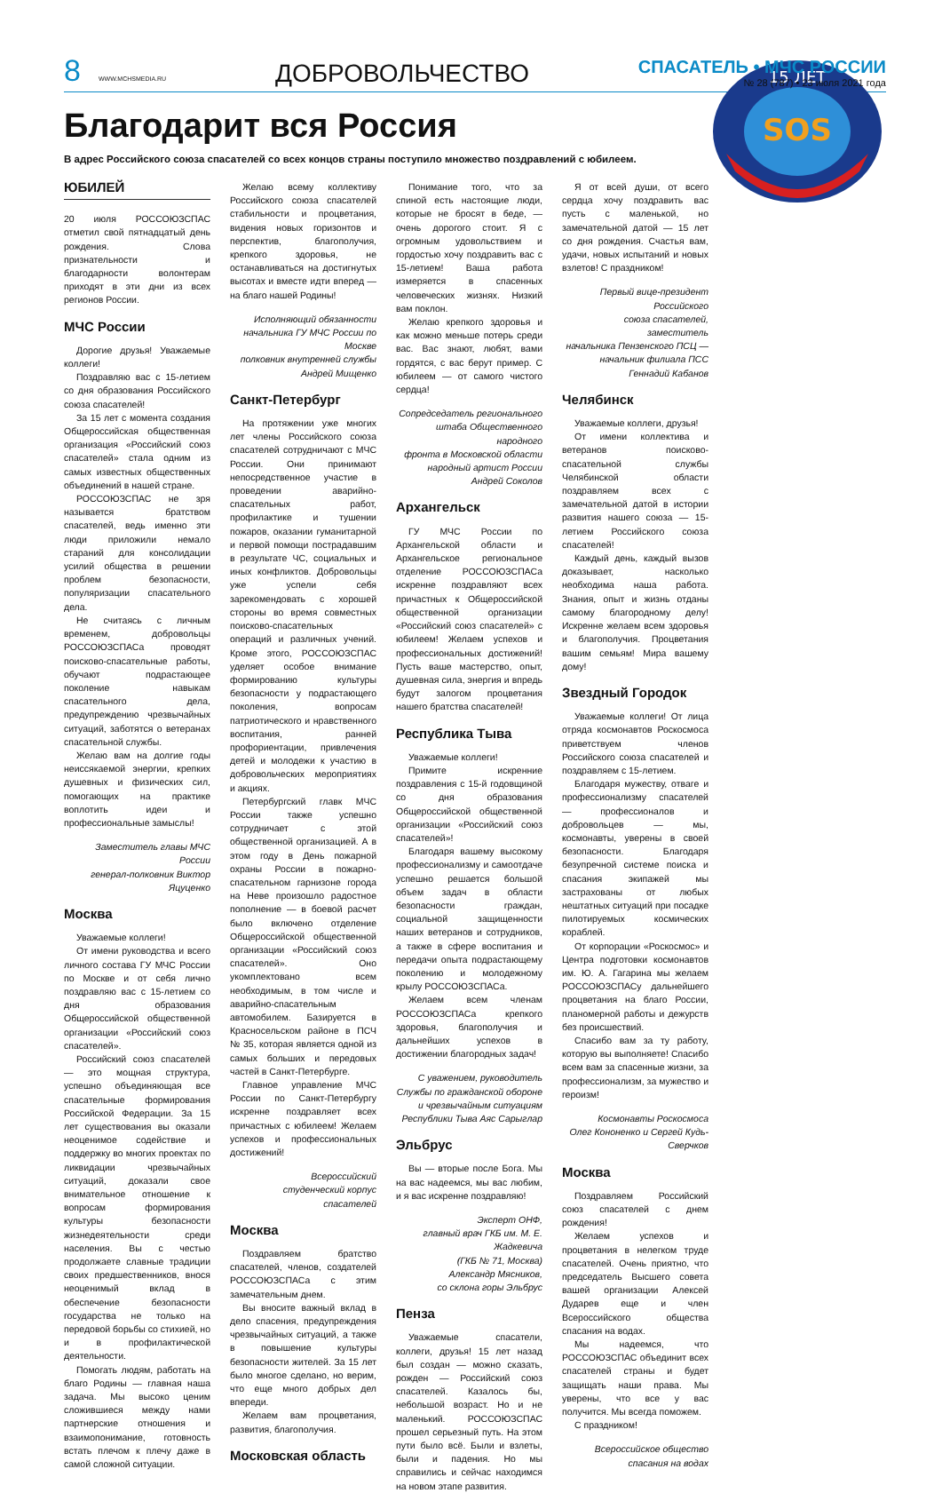8 WWW.MCHSMEDIA.RU
ДОБРОВОЛЬЧЕСТВО
СПАСАТЕЛЬ • МЧС РОССИИ
№ 28 (787) • 23 июля 2021 года
Благодарит вся Россия
15 ЛЕТ
SOS
В адрес Российского союза спасателей со всех концов страны поступило множество поздравлений с юбилеем.
ЮБИЛЕЙ
20 июля РОССОЮЗСПАС отметил свой пятнадцатый день рождения. Слова признательности и благодарности волонтерам приходят в эти дни из всех регионов России.
МЧС России
Дорогие друзья! Уважаемые коллеги!
Поздравляю вас с 15-летием со дня образования Российского союза спасателей!
За 15 лет с момента создания Общероссийская общественная организация «Российский союз спасателей» стала одним из самых известных общественных объединений в нашей стране.
РОССОЮЗСПАС не зря называется братством спасателей, ведь именно эти люди приложили немало стараний для консолидации усилий общества в решении проблем безопасности, популяризации спасательного дела.
Не считаясь с личным временем, добровольцы РОССОЮЗСПАСа проводят поисково-спасательные работы, обучают подрастающее поколение навыкам спасательного дела, предупреждению чрезвычайных ситуаций, заботятся о ветеранах спасательной службы.
Желаю вам на долгие годы неиссякаемой энергии, крепких душевных и физических сил, помогающих на практике воплотить идеи и профессиональные замыслы!
Заместитель главы МЧС России
генерал-полковник Виктор Яцуценко
Москва
Уважаемые коллеги!
От имени руководства и всего личного состава ГУ МЧС России по Москве и от себя лично поздравляю вас с 15-летием со дня образования Общероссийской общественной организации «Российский союз спасателей».
Российский союз спасателей — это мощная структура, успешно объединяющая все спасательные формирования Российской Федерации. За 15 лет существования вы оказали неоценимое содействие и поддержку во многих проектах по ликвидации чрезвычайных ситуаций, доказали свое внимательное отношение к вопросам формирования культуры безопасности жизнедеятельности среди населения. Вы с честью продолжаете славные традиции своих предшественников, внося неоценимый вклад в обеспечение безопасности государства не только на передовой борьбы со стихией, но и в профилактической деятельности.
Помогать людям, работать на благо Родины — главная наша задача. Мы высоко ценим сложившиеся между нами партнерские отношения и взаимопонимание, готовность встать плечом к плечу даже в самой сложной ситуации.
Желаю всему коллективу Российского союза спасателей стабильности и процветания, видения новых горизонтов и перспектив, благополучия, крепкого здоровья, не останавливаться на достигнутых высотах и вместе идти вперед — на благо нашей Родины!
Исполняющий обязанности
начальника ГУ МЧС России по Москве
полковник внутренней службы
Андрей Мищенко
Санкт-Петербург
На протяжении уже многих лет члены Российского союза спасателей сотрудничают с МЧС России. Они принимают непосредственное участие в проведении аварийно-спасательных работ, профилактике и тушении пожаров, оказании гуманитарной и первой помощи пострадавшим в результате ЧС, социальных и иных конфликтов. Добровольцы уже успели себя зарекомендовать с хорошей стороны во время совместных поисково-спасательных операций и различных учений. Кроме этого, РОССОЮЗСПАС уделяет особое внимание формированию культуры безопасности у подрастающего поколения, вопросам патриотического и нравственного воспитания, ранней профориентации, привлечения детей и молодежи к участию в добровольческих мероприятиях и акциях.
Петербургский главк МЧС России также успешно сотрудничает с этой общественной организацией. А в этом году в День пожарной охраны России в пожарно-спасательном гарнизоне города на Неве произошло радостное пополнение — в боевой расчет было включено отделение Общероссийской общественной организации «Российский союз спасателей». Оно укомплектовано всем необходимым, в том числе и аварийно-спасательным автомобилем. Базируется в Красносельском районе в ПСЧ № 35, которая является одной из самых больших и передовых частей в Санкт-Петербурге.
Главное управление МЧС России по Санкт-Петербургу искренне поздравляет всех причастных с юбилеем! Желаем успехов и профессиональных достижений!
Всероссийский
студенческий корпус спасателей
Москва
Поздравляем братство спасателей, членов, создателей РОССОЮЗСПАСа с этим замечательным днем.
Вы вносите важный вклад в дело спасения, предупреждения чрезвычайных ситуаций, а также в повышение культуры безопасности жителей. За 15 лет было многое сделано, но верим, что еще много добрых дел впереди.
Желаем вам процветания, развития, благополучия.
Московская область
Понимание того, что за спиной есть настоящие люди, которые не бросят в беде, — очень дорогого стоит. Я с огромным удовольствием и гордостью хочу поздравить вас с 15-летием! Ваша работа измеряется в спасенных человеческих жизнях. Низкий вам поклон.
Желаю крепкого здоровья и как можно меньше потерь среди вас. Вас знают, любят, вами гордятся, с вас берут пример. С юбилеем — от самого чистого сердца!
Сопредседатель регионального
штаба Общественного народного
фронта в Московской области
народный артист России
Андрей Соколов
Архангельск
ГУ МЧС России по Архангельской области и Архангельское региональное отделение РОССОЮЗСПАСа искренне поздравляют всех причастных к Общероссийской общественной организации «Российский союз спасателей» с юбилеем! Желаем успехов и профессиональных достижений! Пусть ваше мастерство, опыт, душевная сила, энергия и впредь будут залогом процветания нашего братства спасателей!
Республика Тыва
Уважаемые коллеги!
Примите искренние поздравления с 15-й годовщиной со дня образования Общероссийской общественной организации «Российский союз спасателей»!
Благодаря вашему высокому профессионализму и самоотдаче успешно решается большой объем задач в области безопасности граждан, социальной защищенности наших ветеранов и сотрудников, а также в сфере воспитания и передачи опыта подрастающему поколению и молодежному крылу РОССОЮЗСПАСа.
Желаем всем членам РОССОЮЗСПАСа крепкого здоровья, благополучия и дальнейших успехов в достижении благородных задач!
С уважением, руководитель
Службы по гражданской обороне
и чрезвычайным ситуациям
Республики Тыва Аяс Сарыглар
Эльбрус
Вы — вторые после Бога. Мы на вас надеемся, мы вас любим, и я вас искренне поздравляю!
Эксперт ОНФ,
главный врач ГКБ им. М. Е. Жадкевича
(ГКБ № 71, Москва)
Александр Мясников,
со склона горы Эльбрус
Пенза
Уважаемые спасатели, коллеги, друзья! 15 лет назад был создан — можно сказать, рожден — Российский союз спасателей. Казалось бы, небольшой возраст. Но и не маленький. РОССОЮЗСПАС прошел серьезный путь. На этом пути было всё. Были и взлеты, были и падения. Но мы справились и сейчас находимся на новом этапе развития.
Я от всей души, от всего сердца хочу поздравить вас пусть с маленькой, но замечательной датой — 15 лет со дня рождения. Счастья вам, удачи, новых испытаний и новых взлетов! С праздником!
Первый вице-президент Российского
союза спасателей, заместитель
начальника Пензенского ПСЦ —
начальник филиала ПСС
Геннадий Кабанов
Челябинск
Уважаемые коллеги, друзья!
От имени коллектива и ветеранов поисково-спасательной службы Челябинской области поздравляем всех с замечательной датой в истории развития нашего союза — 15-летием Российского союза спасателей!
Каждый день, каждый вызов доказывает, насколько необходима наша работа. Знания, опыт и жизнь отданы самому благородному делу! Искренне желаем всем здоровья и благополучия. Процветания вашим семьям! Мира вашему дому!
Звездный Городок
Уважаемые коллеги! От лица отряда космонавтов Роскосмоса приветствуем членов Российского союза спасателей и поздравляем с 15-летием.
Благодаря мужеству, отваге и профессионализму спасателей — профессионалов и добровольцев — мы, космонавты, уверены в своей безопасности. Благодаря безупречной системе поиска и спасания экипажей мы застрахованы от любых нештатных ситуаций при посадке пилотируемых космических кораблей.
От корпорации «Роскосмос» и Центра подготовки космонавтов им. Ю. А. Гагарина мы желаем РОССОЮЗСПАСу дальнейшего процветания на благо России, планомерной работы и дежурств без происшествий.
Спасибо вам за ту работу, которую вы выполняете! Спасибо всем вам за спасенные жизни, за профессионализм, за мужество и героизм!
Космонавты Роскосмоса
Олег Кононенко и Сергей Кудь-Сверчков
Москва
Поздравляем Российский союз спасателей с днем рождения!
Желаем успехов и процветания в нелегком труде спасателей. Очень приятно, что председатель Высшего совета вашей организации Алексей Дударев еще и член Всероссийского общества спасания на водах.
Мы надеемся, что РОССОЮЗСПАС объединит всех спасателей страны и будет защищать наши права. Мы уверены, что все у вас получится. Мы всегда поможем.
С праздником!
Всероссийское общество
спасания на водах